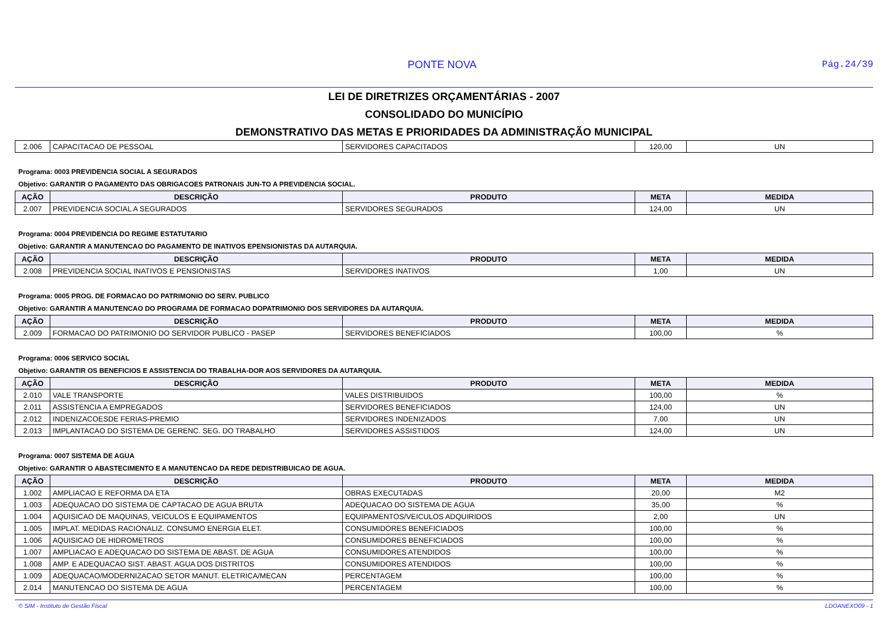PONTE NOVA Pág.24/39
LEI DE DIRETRIZES ORÇAMENTÁRIAS - 2007
CONSOLIDADO DO MUNICÍPIO
DEMONSTRATIVO DAS METAS E PRIORIDADES DA ADMINISTRAÇÃO MUNICIPAL
| 2.006 | CAPACITACAO DE PESSOAL | SERVIDORES CAPACITADOS | 120,00 | UN |
Programa: 0003 PREVIDENCIA SOCIAL A SEGURADOS
Objetivo: GARANTIR O PAGAMENTO DAS OBRIGACOES PATRONAIS JUN-TO A PREVIDENCIA SOCIAL.
| AÇÃO | DESCRIÇÃO | PRODUTO | META | MEDIDA |
| --- | --- | --- | --- | --- |
| 2.007 | PREVIDENCIA SOCIAL A SEGURADOS | SERVIDORES SEGURADOS | 124,00 | UN |
Programa: 0004 PREVIDENCIA DO REGIME ESTATUTARIO
Objetivo: GARANTIR A MANUTENCAO DO PAGAMENTO DE INATIVOS EPENSIONISTAS DA AUTARQUIA.
| AÇÃO | DESCRIÇÃO | PRODUTO | META | MEDIDA |
| --- | --- | --- | --- | --- |
| 2.008 | PREVIDENCIA SOCIAL INATIVOS E PENSIONISTAS | SERVIDORES INATIVOS | 1,00 | UN |
Programa: 0005 PROG. DE FORMACAO DO PATRIMONIO DO SERV. PUBLICO
Objetivo: GARANTIR A MANUTENCAO DO PROGRAMA DE FORMACAO DOPATRIMONIO DOS SERVIDORES DA AUTARQUIA.
| AÇÃO | DESCRIÇÃO | PRODUTO | META | MEDIDA |
| --- | --- | --- | --- | --- |
| 2.009 | FORMACAO DO PATRIMONIO DO SERVIDOR PUBLICO - PASEP | SERVIDORES BENEFICIADOS | 100,00 | % |
Programa: 0006 SERVICO SOCIAL
Objetivo: GARANTIR OS BENEFICIOS E ASSISTENCIA DO TRABALHA-DOR AOS SERVIDORES DA AUTARQUIA.
| AÇÃO | DESCRIÇÃO | PRODUTO | META | MEDIDA |
| --- | --- | --- | --- | --- |
| 2.010 | VALE TRANSPORTE | VALES DISTRIBUIDOS | 100,00 | % |
| 2.011 | ASSISTENCIA A EMPREGADOS | SERVIDORES BENEFICIADOS | 124,00 | UN |
| 2.012 | INDENIZACOESDE FERIAS-PREMIO | SERVIDORES INDENIZADOS | 7,00 | UN |
| 2.013 | IMPLANTACAO DO SISTEMA DE GERENC. SEG. DO TRABALHO | SERVIDORES ASSISTIDOS | 124,00 | UN |
Programa: 0007 SISTEMA DE AGUA
Objetivo: GARANTIR O ABASTECIMENTO E A MANUTENCAO DA REDE DEDISTRIBUICAO DE AGUA.
| AÇÃO | DESCRIÇÃO | PRODUTO | META | MEDIDA |
| --- | --- | --- | --- | --- |
| 1.002 | AMPLIACAO E REFORMA DA ETA | OBRAS EXECUTADAS | 20,00 | M2 |
| 1.003 | ADEQUACAO DO SISTEMA DE CAPTACAO DE AGUA BRUTA | ADEQUACAO DO SISTEMA DE AGUA | 35,00 | % |
| 1.004 | AQUISICAO DE MAQUINAS, VEICULOS E EQUIPAMENTOS | EQUIPAMENTOS/VEICULOS ADQUIRIDOS | 2,00 | UN |
| 1.005 | IMPLAT. MEDIDAS RACIONALIZ. CONSUMO ENERGIA ELET. | CONSUMIDORES BENEFICIADOS | 100,00 | % |
| 1.006 | AQUISICAO DE HIDROMETROS | CONSUMIDORES BENEFICIADOS | 100,00 | % |
| 1.007 | AMPLIACAO E ADEQUACAO DO SISTEMA DE ABAST. DE AGUA | CONSUMIDORES ATENDIDOS | 100,00 | % |
| 1.008 | AMP. E ADEQUACAO SIST. ABAST. AGUA DOS DISTRITOS | CONSUMIDORES ATENDIDOS | 100,00 | % |
| 1.009 | ADEQUACAO/MODERNIZACAO SETOR MANUT. ELETRICA/MECAN | PERCENTAGEM | 100,00 | % |
| 2.014 | MANUTENCAO DO SISTEMA DE AGUA | PERCENTAGEM | 100,00 | % |
© SIM - Instituto de Gestão Fiscal LDOANEXO09 - 1